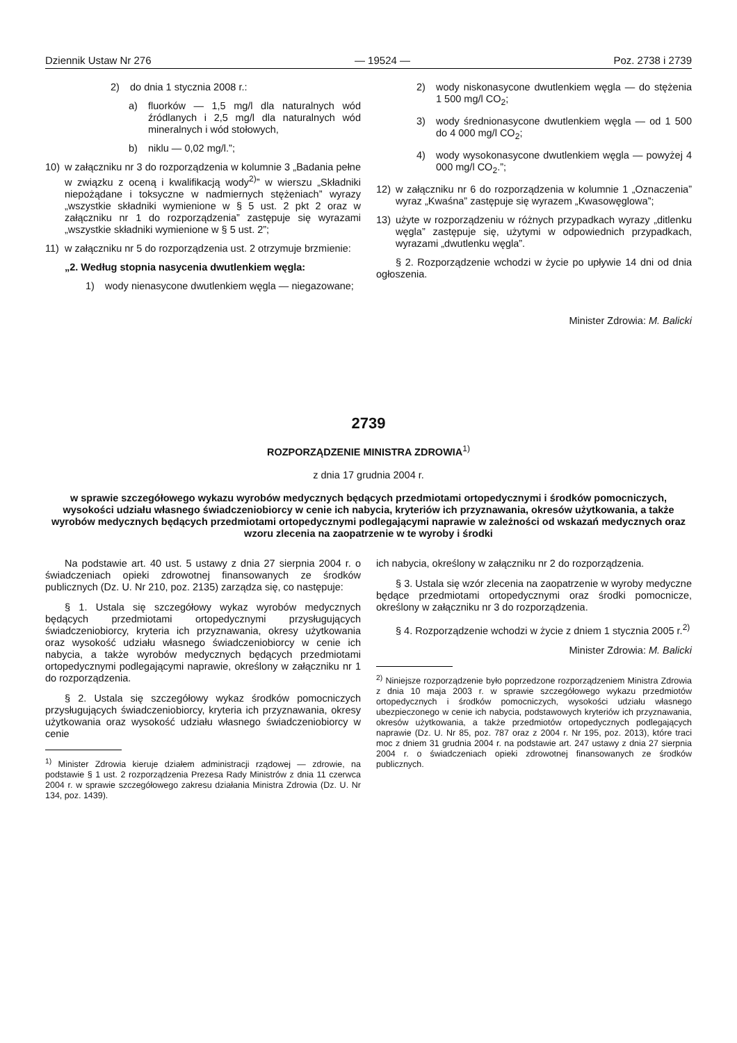Dziennik Ustaw Nr 276 — 19524 — Poz. 2738 i 2739
2) do dnia 1 stycznia 2008 r.:
a) fluorków — 1,5 mg/l dla naturalnych wód źródlanych i 2,5 mg/l dla naturalnych wód mineralnych i wód stołowych,
b) niklu — 0,02 mg/l.”;
10) w załączniku nr 3 do rozporządzenia w kolumnie 3 „Badania pełne w związku z oceną i kwalifikacją wody<sup>2)</sup>” w wierszu „Składniki niepożądane i toksyczne w nadmiernych stężeniach” wyrazy „wszystkie składniki wymienione w § 5 ust. 2 pkt 2 oraz w załączniku nr 1 do rozporządzenia” zastępuje się wyrazami „wszystkie składniki wymienione w § 5 ust. 2”;
11) w załączniku nr 5 do rozporządzenia ust. 2 otrzymuje brzmienie:
„2. Według stopnia nasycenia dwutlenkiem węgla:
1) wody nienasycone dwutlenkiem węgla — niegazowane;
2) wody niskonasycone dwutlenkiem węgla — do stężenia 1 500 mg/l CO<sub>2</sub>;
3) wody średnionasycone dwutlenkiem węgla — od 1 500 do 4 000 mg/l CO<sub>2</sub>;
4) wody wysokonasycone dwutlenkiem węgla — powyżej 4 000 mg/l CO<sub>2</sub>.”;
12) w załączniku nr 6 do rozporządzenia w kolumnie 1 „Oznaczenia” wyraz „Kwaśna” zastępuje się wyrazem „Kwasowęglowa”;
13) użyte w rozporządzeniu w różnych przypadkach wyrazy „ditlenku węgla” zastępuje się, użytymi w odpowiednich przypadkach, wyrazami „dwutlenku węgla”.
§ 2. Rozporządzenie wchodzi w życie po upływie 14 dni od dnia ogłoszenia.
Minister Zdrowia: M. Balicki
2739
ROZPORZĄDZENIE MINISTRA ZDROWIA<sup>1)</sup>
z dnia 17 grudnia 2004 r.
w sprawie szczegółowego wykazu wyrobów medycznych będących przedmiotami ortopedycznymi i środków pomocniczych, wysokości udziału własnego świadczeniobiorcy w cenie ich nabycia, kryteriów ich przyznawania, okresów użytkowania, a także wyrobów medycznych będących przedmiotami ortopedycznymi podlegającymi naprawie w zależności od wskazań medycznych oraz wzoru zlecenia na zaopatrzenie w te wyroby i środki
Na podstawie art. 40 ust. 5 ustawy z dnia 27 sierpnia 2004 r. o świadczeniach opieki zdrowotnej finansowanych ze środków publicznych (Dz. U. Nr 210, poz. 2135) zarządza się, co następuje:
§ 1. Ustala się szczegółowy wykaz wyrobów medycznych będących przedmiotami ortopedycznymi przysługujących świadczeniobiorcy, kryteria ich przyznawania, okresy użytkowania oraz wysokość udziału własnego świadczeniobiorcy w cenie ich nabycia, a także wyrobów medycznych będących przedmiotami ortopedycznymi podlegającymi naprawie, określony w załączniku nr 1 do rozporządzenia.
§ 2. Ustala się szczegółowy wykaz środków pomocniczych przysługujących świadczeniobiorcy, kryteria ich przyznawania, okresy użytkowania oraz wysokość udziału własnego świadczeniobiorcy w cenie
<sup>1)</sup> Minister Zdrowia kieruje działem administracji rządowej — zdrowie, na podstawie § 1 ust. 2 rozporządzenia Prezesa Rady Ministrów z dnia 11 czerwca 2004 r. w sprawie szczegółowego zakresu działania Ministra Zdrowia (Dz. U. Nr 134, poz. 1439).
ich nabycia, określony w załączniku nr 2 do rozporządzenia.
§ 3. Ustala się wzór zlecenia na zaopatrzenie w wyroby medyczne będące przedmiotami ortopedycznymi oraz środki pomocnicze, określony w załączniku nr 3 do rozporządzenia.
§ 4. Rozporządzenie wchodzi w życie z dniem 1 stycznia 2005 r.<sup>2)</sup>
Minister Zdrowia: M. Balicki
<sup>2)</sup> Niniejsze rozporządzenie było poprzedzone rozporządzeniem Ministra Zdrowia z dnia 10 maja 2003 r. w sprawie szczegółowego wykazu przedmiotów ortopedycznych i środków pomocniczych, wysokości udziału własnego ubezpieczonego w cenie ich nabycia, podstawowych kryteriów ich przyznawania, okresów użytkowania, a także przedmiotów ortopedycznych podlegających naprawie (Dz. U. Nr 85, poz. 787 oraz z 2004 r. Nr 195, poz. 2013), które traci moc z dniem 31 grudnia 2004 r. na podstawie art. 247 ustawy z dnia 27 sierpnia 2004 r. o świadczeniach opieki zdrowotnej finansowanych ze środków publicznych.